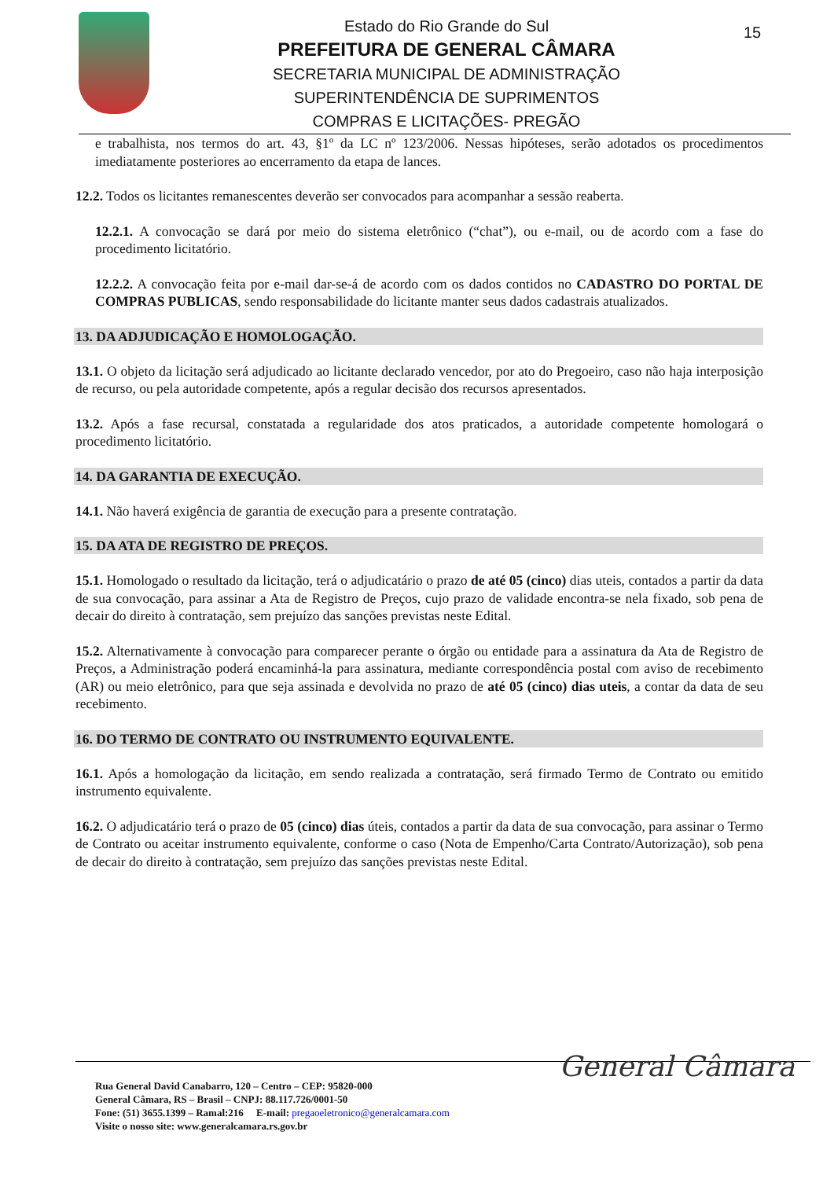Estado do Rio Grande do Sul
PREFEITURA DE GENERAL CÂMARA
SECRETARIA MUNICIPAL DE ADMINISTRAÇÃO
SUPERINTENDÊNCIA DE SUPRIMENTOS
COMPRAS E LICITAÇÕES- PREGÃO
15
e trabalhista, nos termos do art. 43, §1º da LC nº 123/2006. Nessas hipóteses, serão adotados os procedimentos imediatamente posteriores ao encerramento da etapa de lances.
12.2. Todos os licitantes remanescentes deverão ser convocados para acompanhar a sessão reaberta.
12.2.1. A convocação se dará por meio do sistema eletrônico (“chat”), ou e-mail, ou de acordo com a fase do procedimento licitatório.
12.2.2. A convocação feita por e-mail dar-se-á de acordo com os dados contidos no CADASTRO DO PORTAL DE COMPRAS PUBLICAS, sendo responsabilidade do licitante manter seus dados cadastrais atualizados.
13. DA ADJUDICAÇÃO E HOMOLOGAÇÃO.
13.1. O objeto da licitação será adjudicado ao licitante declarado vencedor, por ato do Pregoeiro, caso não haja interposição de recurso, ou pela autoridade competente, após a regular decisão dos recursos apresentados.
13.2. Após a fase recursal, constatada a regularidade dos atos praticados, a autoridade competente homologará o procedimento licitatório.
14. DA GARANTIA DE EXECUÇÃO.
14.1. Não haverá exigência de garantia de execução para a presente contratação.
15. DA ATA DE REGISTRO DE PREÇOS.
15.1. Homologado o resultado da licitação, terá o adjudicatário o prazo de até 05 (cinco) dias uteis, contados a partir da data de sua convocação, para assinar a Ata de Registro de Preços, cujo prazo de validade encontra-se nela fixado, sob pena de decair do direito à contratação, sem prejuízo das sanções previstas neste Edital.
15.2. Alternativamente à convocação para comparecer perante o órgão ou entidade para a assinatura da Ata de Registro de Preços, a Administração poderá encaminhá-la para assinatura, mediante correspondência postal com aviso de recebimento (AR) ou meio eletrônico, para que seja assinada e devolvida no prazo de até 05 (cinco) dias uteis, a contar da data de seu recebimento.
16. DO TERMO DE CONTRATO OU INSTRUMENTO EQUIVALENTE.
16.1. Após a homologação da licitação, em sendo realizada a contratação, será firmado Termo de Contrato ou emitido instrumento equivalente.
16.2. O adjudicatário terá o prazo de 05 (cinco) dias úteis, contados a partir da data de sua convocação, para assinar o Termo de Contrato ou aceitar instrumento equivalente, conforme o caso (Nota de Empenho/Carta Contrato/Autorização), sob pena de decair do direito à contratação, sem prejuízo das sanções previstas neste Edital.
Rua General David Canabarro, 120 – Centro – CEP: 95820-000
General Câmara, RS – Brasil – CNPJ: 88.117.726/0001-50
Fone: (51) 3655.1399 – Ramal:216 E-mail: pregaoeletronico@generalcamara.com
Visite o nosso site: www.generalcamara.rs.gov.br
General Câmara